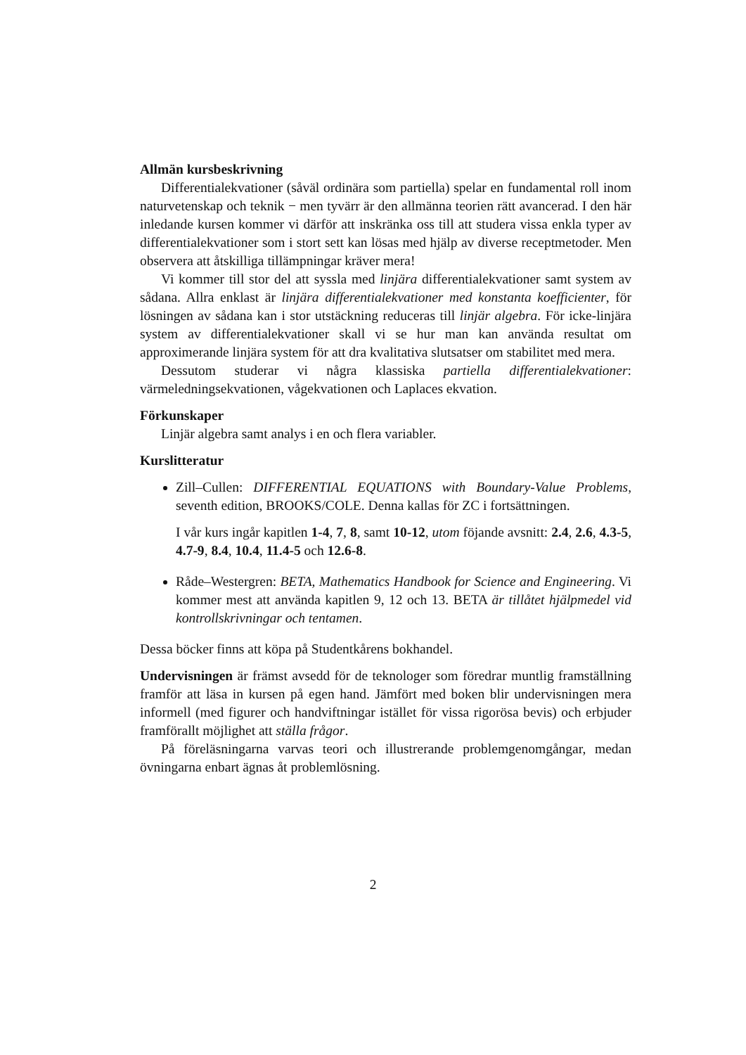Allmän kursbeskrivning
Differentialekvationer (såväl ordinära som partiella) spelar en fundamental roll inom naturvetenskap och teknik − men tyvärr är den allmänna teorien rätt avancerad. I den här inledande kursen kommer vi därför att inskränka oss till att studera vissa enkla typer av differentialekvationer som i stort sett kan lösas med hjälp av diverse receptmetoder. Men observera att åtskilliga tillämpningar kräver mera!
Vi kommer till stor del att syssla med linjära differentialekvationer samt system av sådana. Allra enklast är linjära differentialekvationer med konstanta koefficienter, för lösningen av sådana kan i stor utstäckning reduceras till linjär algebra. För icke-linjära system av differentialekvationer skall vi se hur man kan använda resultat om approximerande linjära system för att dra kvalitativa slutsatser om stabilitet med mera.
Dessutom studerar vi några klassiska partiella differentialekvationer: värmeledningsekvationen, vågekvationen och Laplaces ekvation.
Förkunskaper
Linjär algebra samt analys i en och flera variabler.
Kurslitteratur
Zill–Cullen: DIFFERENTIAL EQUATIONS with Boundary-Value Problems, seventh edition, BROOKS/COLE. Denna kallas för ZC i fortsättningen.
I vår kurs ingår kapitlen 1-4, 7, 8, samt 10-12, utom föjande avsnitt: 2.4, 2.6, 4.3-5, 4.7-9, 8.4, 10.4, 11.4-5 och 12.6-8.
Råde–Westergren: BETA, Mathematics Handbook for Science and Engineering. Vi kommer mest att använda kapitlen 9, 12 och 13. BETA är tillåtet hjälpmedel vid kontrollskrivningar och tentamen.
Dessa böcker finns att köpa på Studentkårens bokhandel.
Undervisningen är främst avsedd för de teknologer som föredrar muntlig framställning framför att läsa in kursen på egen hand. Jämfört med boken blir undervisningen mera informell (med figurer och handviftningar istället för vissa rigorösa bevis) och erbjuder framförallt möjlighet att ställa frågor.
På föreläsningarna varvas teori och illustrerande problemgenomgångar, medan övningarna enbart ägnas åt problemlösning.
2